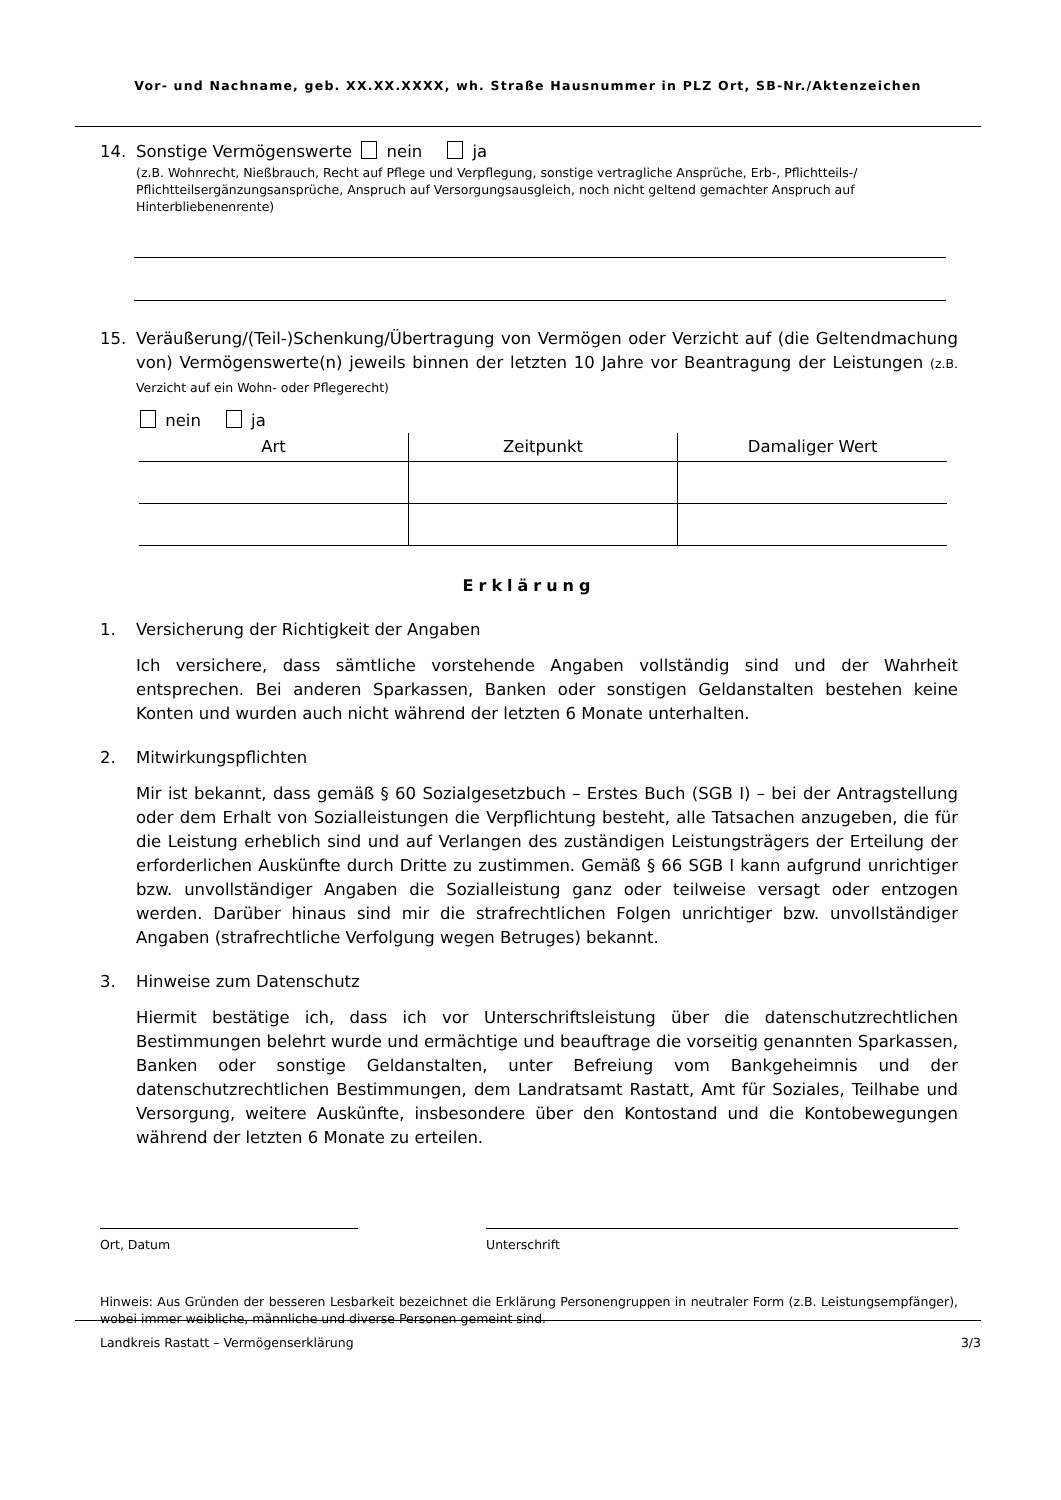Vor- und Nachname, geb. XX.XX.XXXX, wh. Straße Hausnummer in PLZ Ort, SB-Nr./Aktenzeichen
14. Sonstige Vermögenswerte nein ja
(z.B. Wohnrecht, Nießbrauch, Recht auf Pflege und Verpflegung, sonstige vertragliche Ansprüche, Erb-, Pflichtteils-/ Pflichtteilsergänzungsansprüche, Anspruch auf Versorgungsausgleich, noch nicht geltend gemachter Anspruch auf Hinterbliebenenrente)
15. Veräußerung/(Teil-)Schenkung/Übertragung von Vermögen oder Verzicht auf (die Geltendmachung von) Vermögenswerte(n) jeweils binnen der letzten 10 Jahre vor Beantragung der Leistungen (z.B. Verzicht auf ein Wohn- oder Pflegerecht)
nein ja
| Art | Zeitpunkt | Damaliger Wert |
| --- | --- | --- |
Erklärung
1. Versicherung der Richtigkeit der Angaben
Ich versichere, dass sämtliche vorstehende Angaben vollständig sind und der Wahrheit entsprechen. Bei anderen Sparkassen, Banken oder sonstigen Geldanstalten bestehen keine Konten und wurden auch nicht während der letzten 6 Monate unterhalten.
2. Mitwirkungspflichten
Mir ist bekannt, dass gemäß § 60 Sozialgesetzbuch – Erstes Buch (SGB I) – bei der Antragstellung oder dem Erhalt von Sozialleistungen die Verpflichtung besteht, alle Tatsachen anzugeben, die für die Leistung erheblich sind und auf Verlangen des zuständigen Leistungsträgers der Erteilung der erforderlichen Auskünfte durch Dritte zu zustimmen. Gemäß § 66 SGB I kann aufgrund unrichtiger bzw. unvollständiger Angaben die Sozialleistung ganz oder teilweise versagt oder entzogen werden. Darüber hinaus sind mir die strafrechtlichen Folgen unrichtiger bzw. unvollständiger Angaben (strafrechtliche Verfolgung wegen Betruges) bekannt.
3. Hinweise zum Datenschutz
Hiermit bestätige ich, dass ich vor Unterschriftsleistung über die datenschutzrechtlichen Bestimmungen belehrt wurde und ermächtige und beauftrage die vorseitig genannten Sparkassen, Banken oder sonstige Geldanstalten, unter Befreiung vom Bankgeheimnis und der datenschutzrechtlichen Bestimmungen, dem Landratsamt Rastatt, Amt für Soziales, Teilhabe und Versorgung, weitere Auskünfte, insbesondere über den Kontostand und die Kontobewegungen während der letzten 6 Monate zu erteilen.
Ort, Datum Unterschrift
Hinweis: Aus Gründen der besseren Lesbarkeit bezeichnet die Erklärung Personengruppen in neutraler Form (z.B. Leistungsempfänger), wobei immer weibliche, männliche und diverse Personen gemeint sind.
Landkreis Rastatt – Vermögenserklärung 3/3